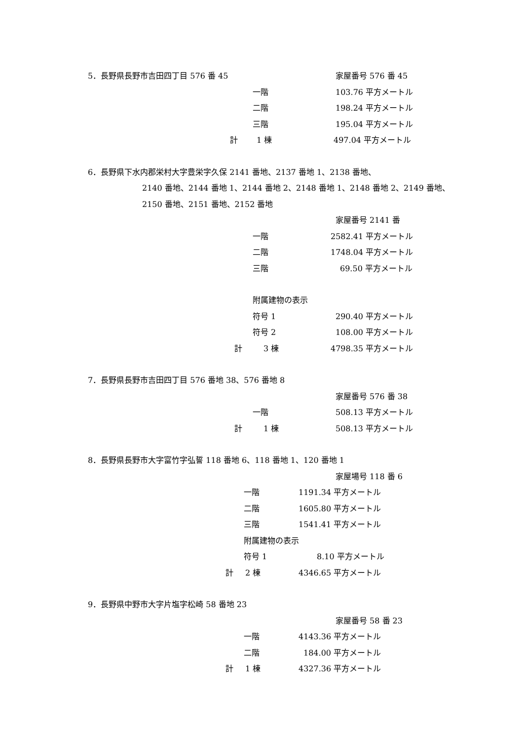5．長野県長野市吉田四丁目 576 番 45 家屋番号 576 番 45
一階 103.76 平方メートル
二階 198.24 平方メートル
三階 195.04 平方メートル
計 1 棟 497.04 平方メートル
6．長野県下水内郡栄村大字豊栄字久保 2141 番地、2137 番地 1、2138 番地、
2140 番地、2144 番地 1、2144 番地 2、2148 番地 1、2148 番地 2、2149 番地、
2150 番地、2151 番地、2152 番地 家屋番号 2141 番
一階 2582.41 平方メートル
二階 1748.04 平方メートル
三階 69.50 平方メートル
附属建物の表示 符号 1 290.40 平方メートル
符号 2 108.00 平方メートル
計 3 棟 4798.35 平方メートル
7．長野県長野市吉田四丁目 576 番地 38、576 番地 8
家屋番号 576 番 38
一階 508.13 平方メートル
計 1 棟 508.13 平方メートル
8．長野県長野市大字富竹字弘誓 118 番地 6、118 番地 1、120 番地 1
家屋場号 118 番 6
一階 1191.34 平方メートル
二階 1605.80 平方メートル
三階 1541.41 平方メートル
附属建物の表示 符号 1 8.10 平方メートル
計 2 棟 4346.65 平方メートル
9．長野県中野市大字片塩字松崎 58 番地 23
家屋番号 58 番 23
一階 4143.36 平方メートル
二階 184.00 平方メートル
計 1 棟 4327.36 平方メートル